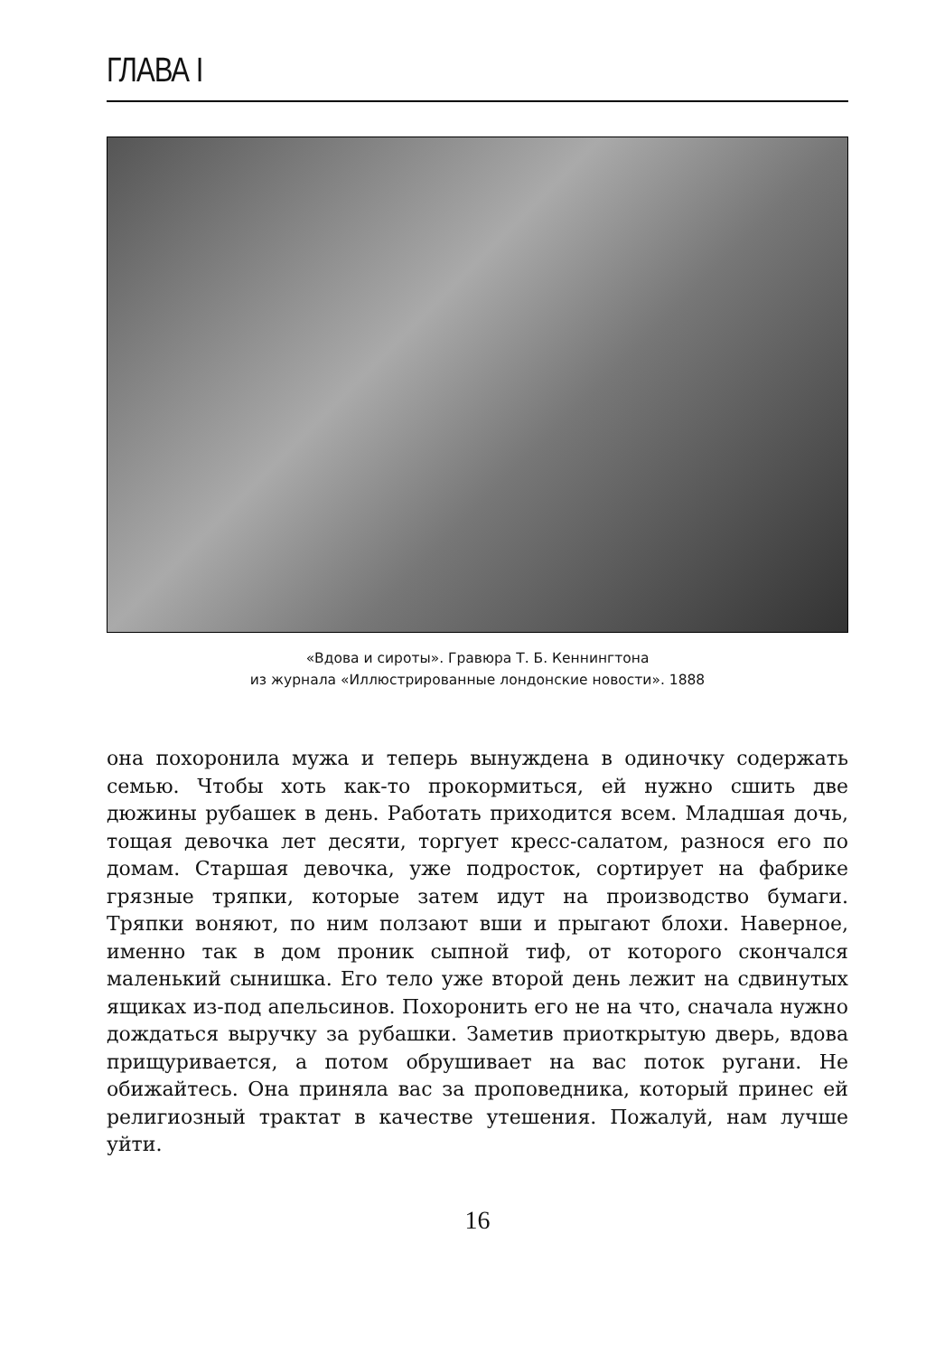ГЛАВА I
«Вдова и сироты». Гравюра Т. Б. Кеннингтона
из журнала «Иллюстрированные лондонские новости». 1888
она похоронила мужа и теперь вынуждена в одиночку содержать семью. Чтобы хоть как-то прокормиться, ей нужно сшить две дюжины рубашек в день. Работать приходится всем. Младшая дочь, тощая девочка лет десяти, торгует кресс-салатом, разнося его по домам. Старшая девочка, уже подросток, сортирует на фабрике грязные тряпки, которые затем идут на производство бумаги. Тряпки воняют, по ним ползают вши и прыгают блохи. Наверное, именно так в дом проник сыпной тиф, от которого скончался маленький сынишка. Его тело уже второй день лежит на сдвинутых ящиках из-под апельсинов. Похоронить его не на что, сначала нужно дождаться выручку за рубашки. Заметив приоткрытую дверь, вдова прищуривается, а потом обрушивает на вас поток ругани. Не обижайтесь. Она приняла вас за проповедника, который принес ей религиозный трактат в качестве утешения. Пожалуй, нам лучше уйти.
16